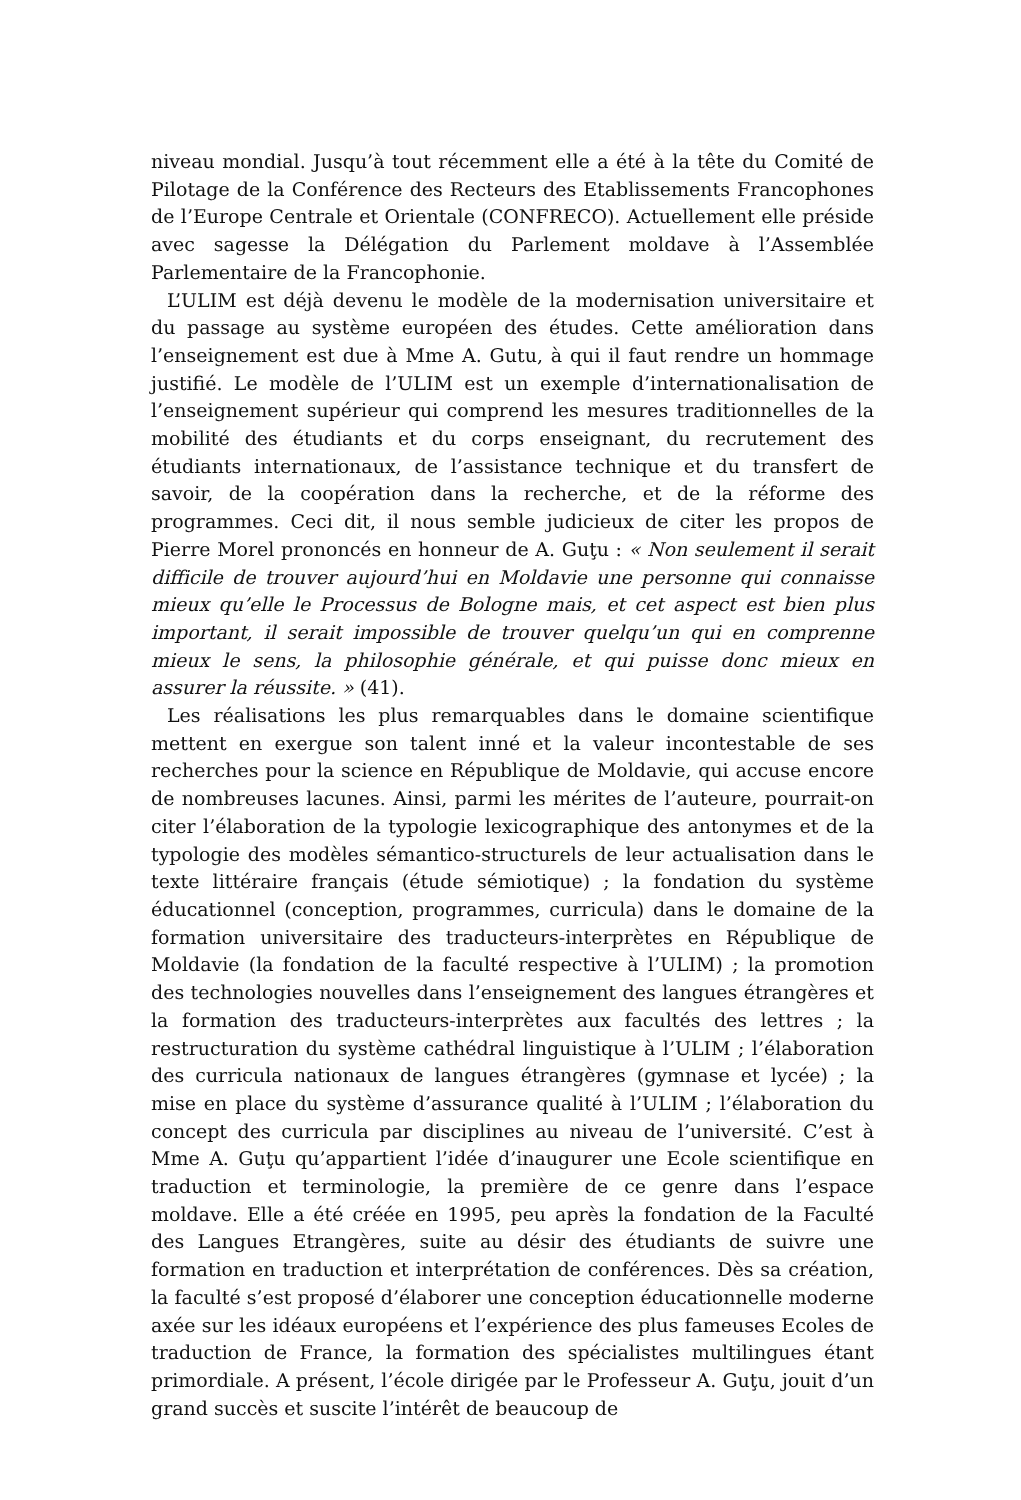niveau mondial. Jusqu’à tout récemment elle a été à la tête du Comité de Pilotage de la Conférence des Recteurs des Etablissements Francophones de l’Europe Centrale et Orientale (CONFRECO). Actuellement elle préside avec sagesse la Délégation du Parlement moldave à l’Assemblée Parlementaire de la Francophonie.
L’ULIM est déjà devenu le modèle de la modernisation universitaire et du passage au système européen des études. Cette amélioration dans l’enseignement est due à Mme A. Gutu, à qui il faut rendre un hommage justifié. Le modèle de l’ULIM est un exemple d’internationalisation de l’enseignement supérieur qui comprend les mesures traditionnelles de la mobilité des étudiants et du corps enseignant, du recrutement des étudiants internationaux, de l’assistance technique et du transfert de savoir, de la coopération dans la recherche, et de la réforme des programmes. Ceci dit, il nous semble judicieux de citer les propos de Pierre Morel prononcés en honneur de A. Guţu : « Non seulement il serait difficile de trouver aujourd’hui en Moldavie une personne qui connaisse mieux qu’elle le Processus de Bologne mais, et cet aspect est bien plus important, il serait impossible de trouver quelqu’un qui en comprenne mieux le sens, la philosophie générale, et qui puisse donc mieux en assurer la réussite. » (41).
Les réalisations les plus remarquables dans le domaine scientifique mettent en exergue son talent inné et la valeur incontestable de ses recherches pour la science en République de Moldavie, qui accuse encore de nombreuses lacunes. Ainsi, parmi les mérites de l’auteure, pourrait-on citer l’élaboration de la typologie lexicographique des antonymes et de la typologie des modèles sémantico-structurels de leur actualisation dans le texte littéraire français (étude sémiotique) ; la fondation du système éducationnel (conception, programmes, curricula) dans le domaine de la formation universitaire des traducteurs-interprètes en République de Moldavie (la fondation de la faculté respective à l’ULIM) ; la promotion des technologies nouvelles dans l’enseignement des langues étrangères et la formation des traducteurs-interprètes aux facultés des lettres ; la restructuration du système cathédral linguistique à l’ULIM ; l’élaboration des curricula nationaux de langues étrangères (gymnase et lycée) ; la mise en place du système d’assurance qualité à l’ULIM ; l’élaboration du concept des curricula par disciplines au niveau de l’université. C’est à Mme A. Guţu qu’appartient l’idée d’inaugurer une Ecole scientifique en traduction et terminologie, la première de ce genre dans l’espace moldave. Elle a été créée en 1995, peu après la fondation de la Faculté des Langues Etrangères, suite au désir des étudiants de suivre une formation en traduction et interprétation de conférences. Dès sa création, la faculté s’est proposé d’élaborer une conception éducationnelle moderne axée sur les idéaux européens et l’expérience des plus fameuses Ecoles de traduction de France, la formation des spécialistes multilingues étant primordiale. A présent, l’école dirigée par le Professeur A. Guţu, jouit d’un grand succès et suscite l’intérêt de beaucoup de